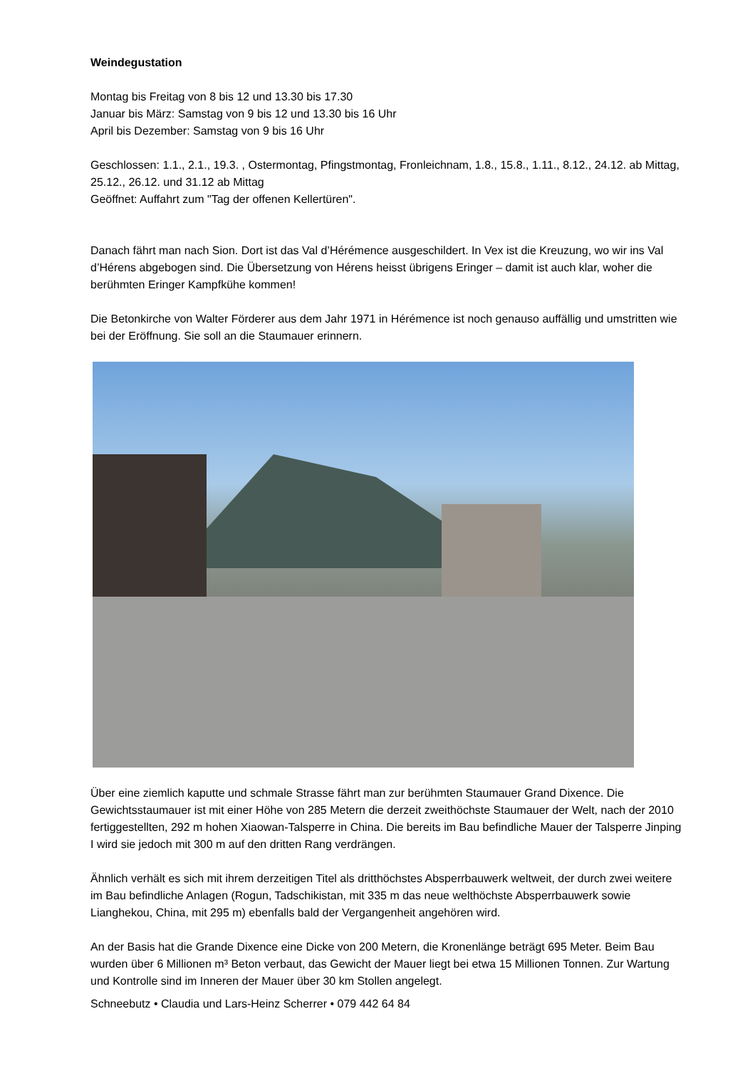Weindegustation
Montag bis Freitag von 8 bis 12 und 13.30 bis 17.30
Januar bis März: Samstag von 9 bis 12 und 13.30 bis 16 Uhr
April bis Dezember: Samstag von 9 bis 16 Uhr
Geschlossen: 1.1., 2.1., 19.3. , Ostermontag, Pfingstmontag, Fronleichnam, 1.8., 15.8., 1.11., 8.12., 24.12. ab Mittag, 25.12., 26.12. und 31.12 ab Mittag
Geöffnet: Auffahrt zum "Tag der offenen Kellertüren".
Danach fährt man nach Sion. Dort ist das Val d’Hérémence ausgeschildert. In Vex ist die Kreuzung, wo wir ins Val d’Hérens abgebogen sind. Die Übersetzung von Hérens heisst übrigens Eringer – damit ist auch klar, woher die berühmten Eringer Kampfkühe kommen!
Die Betonkirche von Walter Förderer aus dem Jahr 1971 in Hérémence ist noch genauso auffällig und umstritten wie bei der Eröffnung. Sie soll an die Staumauer erinnern.
Über eine ziemlich kaputte und schmale Strasse fährt man zur berühmten Staumauer Grand Dixence. Die Gewichtsstaumauer ist mit einer Höhe von 285 Metern die derzeit zweithöchste Staumauer der Welt, nach der 2010 fertiggestellten, 292 m hohen Xiaowan-Talsperre in China. Die bereits im Bau befindliche Mauer der Talsperre Jinping I wird sie jedoch mit 300 m auf den dritten Rang verdrängen.
Ähnlich verhält es sich mit ihrem derzeitigen Titel als dritthöchstes Absperrbauwerk weltweit, der durch zwei weitere im Bau befindliche Anlagen (Rogun, Tadschikistan, mit 335 m das neue welthöchste Absperrbauwerk sowie Lianghekou, China, mit 295 m) ebenfalls bald der Vergangenheit angehören wird.
An der Basis hat die Grande Dixence eine Dicke von 200 Metern, die Kronenlänge beträgt 695 Meter. Beim Bau wurden über 6 Millionen m³ Beton verbaut, das Gewicht der Mauer liegt bei etwa 15 Millionen Tonnen. Zur Wartung und Kontrolle sind im Inneren der Mauer über 30 km Stollen angelegt.
Schneebutz • Claudia und Lars-Heinz Scherrer • 079 442 64 84